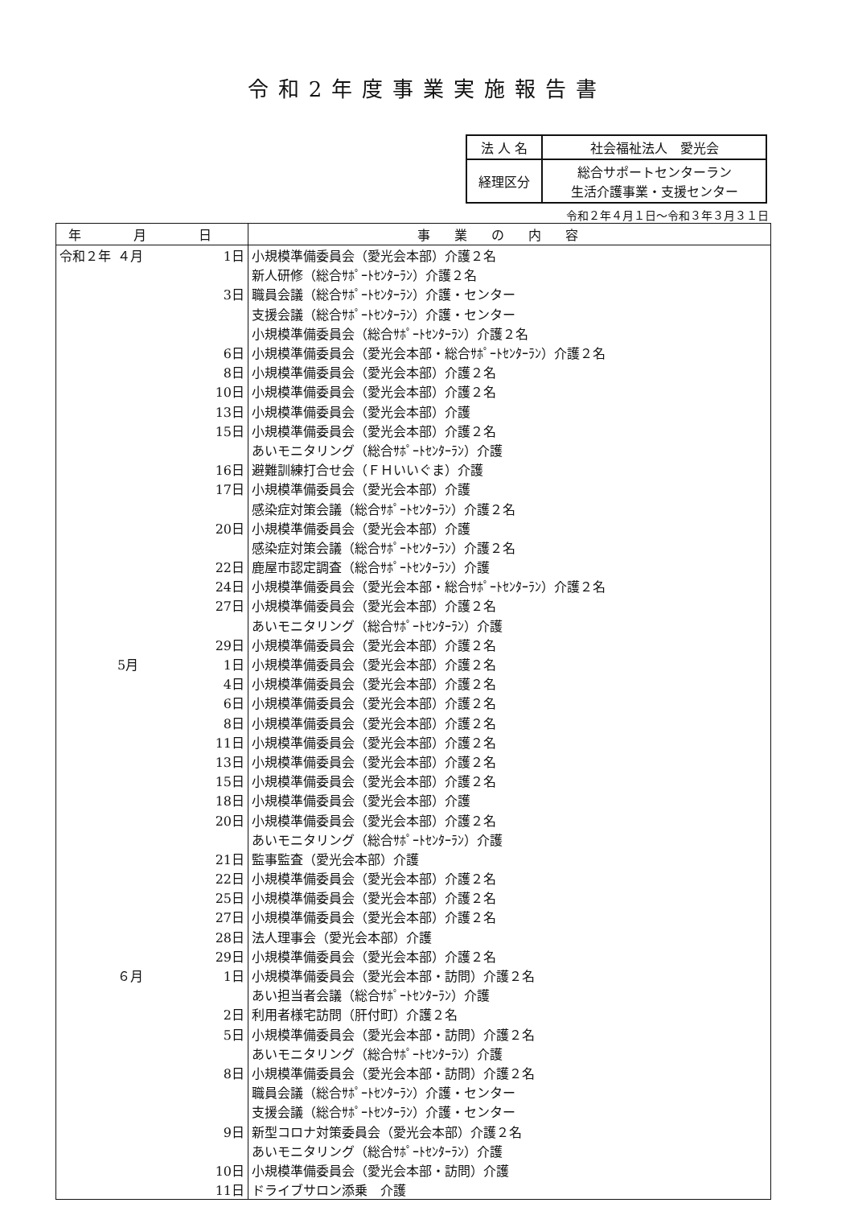令和2年度事業実施報告書
| 法 人 名 | 社会福祉法人 愛光会 |
| 経理区分 | 総合サポートセンターラン 生活介護事業・支援センター |
令和２年４月１日～令和３年３月３１日
| 年 月 日 | | | 事業の内容 |
| --- | --- | --- | --- |
| 令和２年 | ４月 | 1日 | 小規模準備委員会（愛光会本部）介護２名 |
| | | | 新人研修（総合ｻﾎﾟｰﾄｾﾝﾀｰﾗﾝ）介護２名 |
| 3日 | | | 職員会議（総合ｻﾎﾟｰﾄｾﾝﾀｰﾗﾝ）介護・センター |
| | | | 支援会議（総合ｻﾎﾟｰﾄｾﾝﾀｰﾗﾝ）介護・センター |
| | | | 小規模準備委員会（総合ｻﾎﾟｰﾄｾﾝﾀｰﾗﾝ）介護２名 |
| 6日 | | | 小規模準備委員会（愛光会本部・総合ｻﾎﾟｰﾄｾﾝﾀｰﾗﾝ）介護２名 |
| 8日 | | | 小規模準備委員会（愛光会本部）介護２名 |
| 10日 | | | 小規模準備委員会（愛光会本部）介護２名 |
| 13日 | | | 小規模準備委員会（愛光会本部）介護 |
| 15日 | | | 小規模準備委員会（愛光会本部）介護２名 |
| | | | あいモニタリング（総合ｻﾎﾟｰﾄｾﾝﾀｰﾗﾝ）介護 |
| 16日 | | | 避難訓練打合せ会（ＦＨいいぐま）介護 |
| 17日 | | | 小規模準備委員会（愛光会本部）介護 |
| | | | 感染症対策会議（総合ｻﾎﾟｰﾄｾﾝﾀｰﾗﾝ）介護２名 |
| 20日 | | | 小規模準備委員会（愛光会本部）介護 |
| | | | 感染症対策会議（総合ｻﾎﾟｰﾄｾﾝﾀｰﾗﾝ）介護２名 |
| 22日 | | | 鹿屋市認定調査（総合ｻﾎﾟｰﾄｾﾝﾀｰﾗﾝ）介護 |
| 24日 | | | 小規模準備委員会（愛光会本部・総合ｻﾎﾟｰﾄｾﾝﾀｰﾗﾝ）介護２名 |
| 27日 | | | 小規模準備委員会（愛光会本部）介護２名 |
| | | | あいモニタリング（総合ｻﾎﾟｰﾄｾﾝﾀｰﾗﾝ）介護 |
| 29日 | | | 小規模準備委員会（愛光会本部）介護２名 |
| | 5月 | 1日 | 小規模準備委員会（愛光会本部）介護２名 |
| 4日 | | | 小規模準備委員会（愛光会本部）介護２名 |
| 6日 | | | 小規模準備委員会（愛光会本部）介護２名 |
| 8日 | | | 小規模準備委員会（愛光会本部）介護２名 |
| 11日 | | | 小規模準備委員会（愛光会本部）介護２名 |
| 13日 | | | 小規模準備委員会（愛光会本部）介護２名 |
| 15日 | | | 小規模準備委員会（愛光会本部）介護２名 |
| 18日 | | | 小規模準備委員会（愛光会本部）介護 |
| 20日 | | | 小規模準備委員会（愛光会本部）介護２名 |
| | | | あいモニタリング（総合ｻﾎﾟｰﾄｾﾝﾀｰﾗﾝ）介護 |
| 21日 | | | 監事監査（愛光会本部）介護 |
| 22日 | | | 小規模準備委員会（愛光会本部）介護２名 |
| 25日 | | | 小規模準備委員会（愛光会本部）介護２名 |
| 27日 | | | 小規模準備委員会（愛光会本部）介護２名 |
| 28日 | | | 法人理事会（愛光会本部）介護 |
| 29日 | | | 小規模準備委員会（愛光会本部）介護２名 |
| | ６月 | 1日 | 小規模準備委員会（愛光会本部・訪問）介護２名 |
| | | | あい担当者会議（総合ｻﾎﾟｰﾄｾﾝﾀｰﾗﾝ）介護 |
| 2日 | | | 利用者様宅訪問（肝付町）介護２名 |
| 5日 | | | 小規模準備委員会（愛光会本部・訪問）介護２名 |
| | | | あいモニタリング（総合ｻﾎﾟｰﾄｾﾝﾀｰﾗﾝ）介護 |
| 8日 | | | 小規模準備委員会（愛光会本部・訪問）介護２名 |
| | | | 職員会議（総合ｻﾎﾟｰﾄｾﾝﾀｰﾗﾝ）介護・センター |
| | | | 支援会議（総合ｻﾎﾟｰﾄｾﾝﾀｰﾗﾝ）介護・センター |
| 9日 | | | 新型コロナ対策委員会（愛光会本部）介護２名 |
| | | | あいモニタリング（総合ｻﾎﾟｰﾄｾﾝﾀｰﾗﾝ）介護 |
| 10日 | | | 小規模準備委員会（愛光会本部・訪問）介護 |
| 11日 | | | ドライブサロン添乗 介護 |